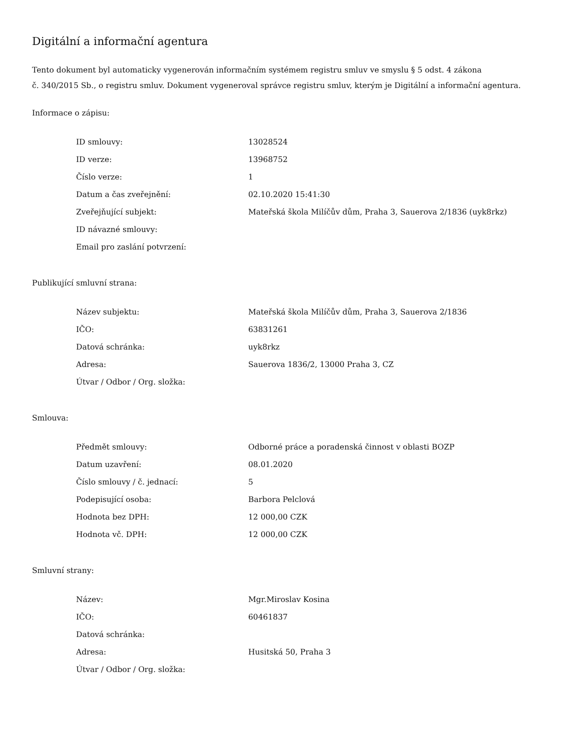Digitální a informační agentura
Tento dokument byl automaticky vygenerován informačním systémem registru smluv ve smyslu § 5 odst. 4 zákona
č. 340/2015 Sb., o registru smluv. Dokument vygeneroval správce registru smluv, kterým je Digitální a informační agentura.
Informace o zápisu:
| ID smlouvy: | 13028524 |
| ID verze: | 13968752 |
| Číslo verze: | 1 |
| Datum a čas zveřejnění: | 02.10.2020 15:41:30 |
| Zveřejňující subjekt: | Mateřská škola Milíčův dům, Praha 3, Sauerova 2/1836 (uyk8rkz) |
| ID návazné smlouvy: | |
| Email pro zaslání potvrzení: | |
Publikující smluvní strana:
| Název subjektu: | Mateřská škola Milíčův dům, Praha 3, Sauerova 2/1836 |
| IČO: | 63831261 |
| Datová schránka: | uyk8rkz |
| Adresa: | Sauerova 1836/2, 13000 Praha 3, CZ |
| Útvar / Odbor / Org. složka: | |
Smlouva:
| Předmět smlouvy: | Odborné práce a poradenská činnost v oblasti BOZP |
| Datum uzavření: | 08.01.2020 |
| Číslo smlouvy / č. jednací: | 5 |
| Podepisující osoba: | Barbora Pelclová |
| Hodnota bez DPH: | 12 000,00 CZK |
| Hodnota vč. DPH: | 12 000,00 CZK |
Smluvní strany:
| Název: | Mgr.Miroslav Kosina |
| IČO: | 60461837 |
| Datová schránka: | |
| Adresa: | Husitská 50, Praha 3 |
| Útvar / Odbor / Org. složka: | |